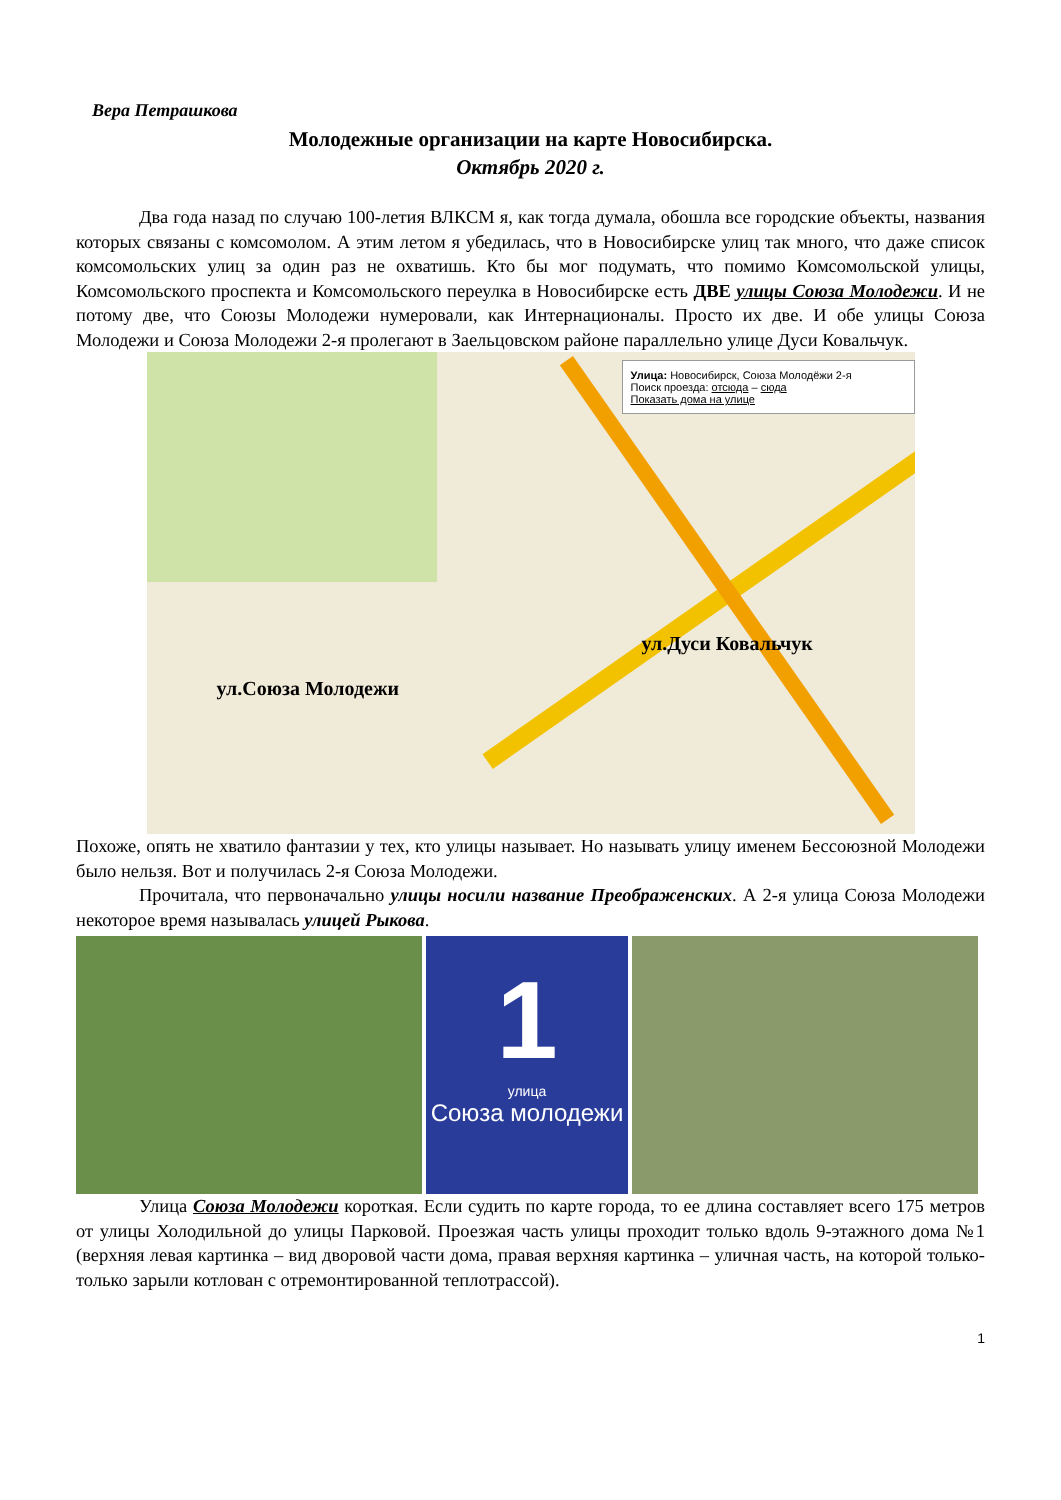Вера Петрашкова
Молодежные организации на карте Новосибирска.
Октябрь 2020 г.
Два года назад по случаю 100-летия ВЛКСМ я, как тогда думала, обошла все городские объекты, названия которых связаны с комсомолом. А этим летом я убедилась, что в Новосибирске улиц так много, что даже список комсомольских улиц за один раз не охватишь. Кто бы мог подумать, что помимо Комсомольской улицы, Комсомольского проспекта и Комсомольского переулка в Новосибирске есть ДВЕ улицы Союза Молодежи. И не потому две, что Союзы Молодежи нумеровали, как Интернационалы. Просто их две. И обе улицы Союза Молодежи и Союза Молодежи 2-я пролегают в Заельцовском районе параллельно улице Дуси Ковальчук.
Улица: Новосибирск, Союза Молодёжи 2-я
Поиск проезда: отсюда – сюда
Показать дома на улице
ул.Дуси Ковальчук
ул.Союза Молодежи
Похоже, опять не хватило фантазии у тех, кто улицы называет. Но называть улицу именем Бессоюзной Молодежи было нельзя. Вот и получилась 2-я Союза Молодежи.
Прочитала, что первоначально улицы носили название Преображенских. А 2-я улица Союза Молодежи некоторое время называлась улицей Рыкова.
1
улица
Союза молодежи
Улица Союза Молодежи короткая. Если судить по карте города, то ее длина составляет всего 175 метров от улицы Холодильной до улицы Парковой. Проезжая часть улицы проходит только вдоль 9-этажного дома №1 (верхняя левая картинка – вид дворовой части дома, правая верхняя картинка – уличная часть, на которой только-только зарыли котлован с отремонтированной теплотрассой).
1